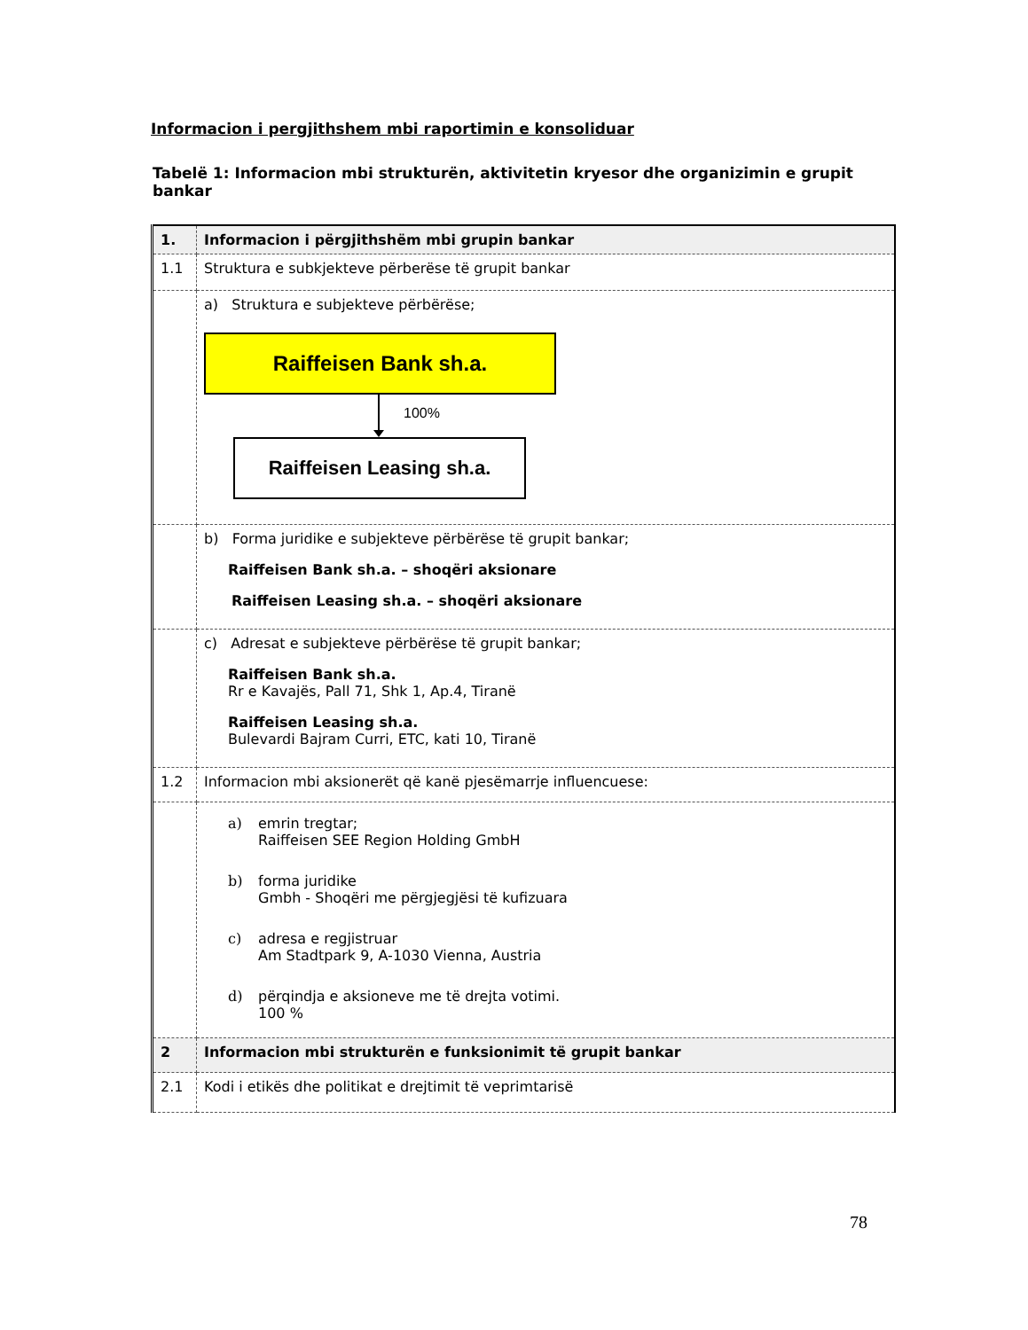Informacion i pergjithshem mbi raportimin e konsoliduar
Tabelë 1: Informacion mbi strukturën, aktivitetin kryesor dhe organizimin e grupit bankar
| 1. | Informacion i përgjithshëm mbi grupin bankar |
| 1.1 | Struktura e subkjekteve përberëse të grupit bankar |
| | a) Struktura e subjekteve përbërëse; Raiffeisen Bank sh.a. 100% Raiffeisen Leasing sh.a. |
| | b) Forma juridike e subjekteve përbërëse të grupit bankar; Raiffeisen Bank sh.a. – shoqëri aksionare Raiffeisen Leasing sh.a. – shoqëri aksionare |
| | c) Adresat e subjekteve përbërëse të grupit bankar; Raiffeisen Bank sh.a. Rr e Kavajës, Pall 71, Shk 1, Ap.4, Tiranë Raiffeisen Leasing sh.a. Bulevardi Bajram Curri, ETC, kati 10, Tiranë |
| 1.2 | Informacion mbi aksionerët që kanë pjesëmarrje influencuese: |
| | a) emrin tregtar; Raiffeisen SEE Region Holding GmbH b) forma juridike Gmbh - Shoqëri me përgjegjësi të kufizuara c) adresa e regjistruar Am Stadtpark 9, A-1030 Vienna, Austria d) përqindja e aksioneve me të drejta votimi. 100 % |
| 2 | Informacion mbi strukturën e funksionimit të grupit bankar |
| 2.1 | Kodi i etikës dhe politikat e drejtimit të veprimtarisë |
78